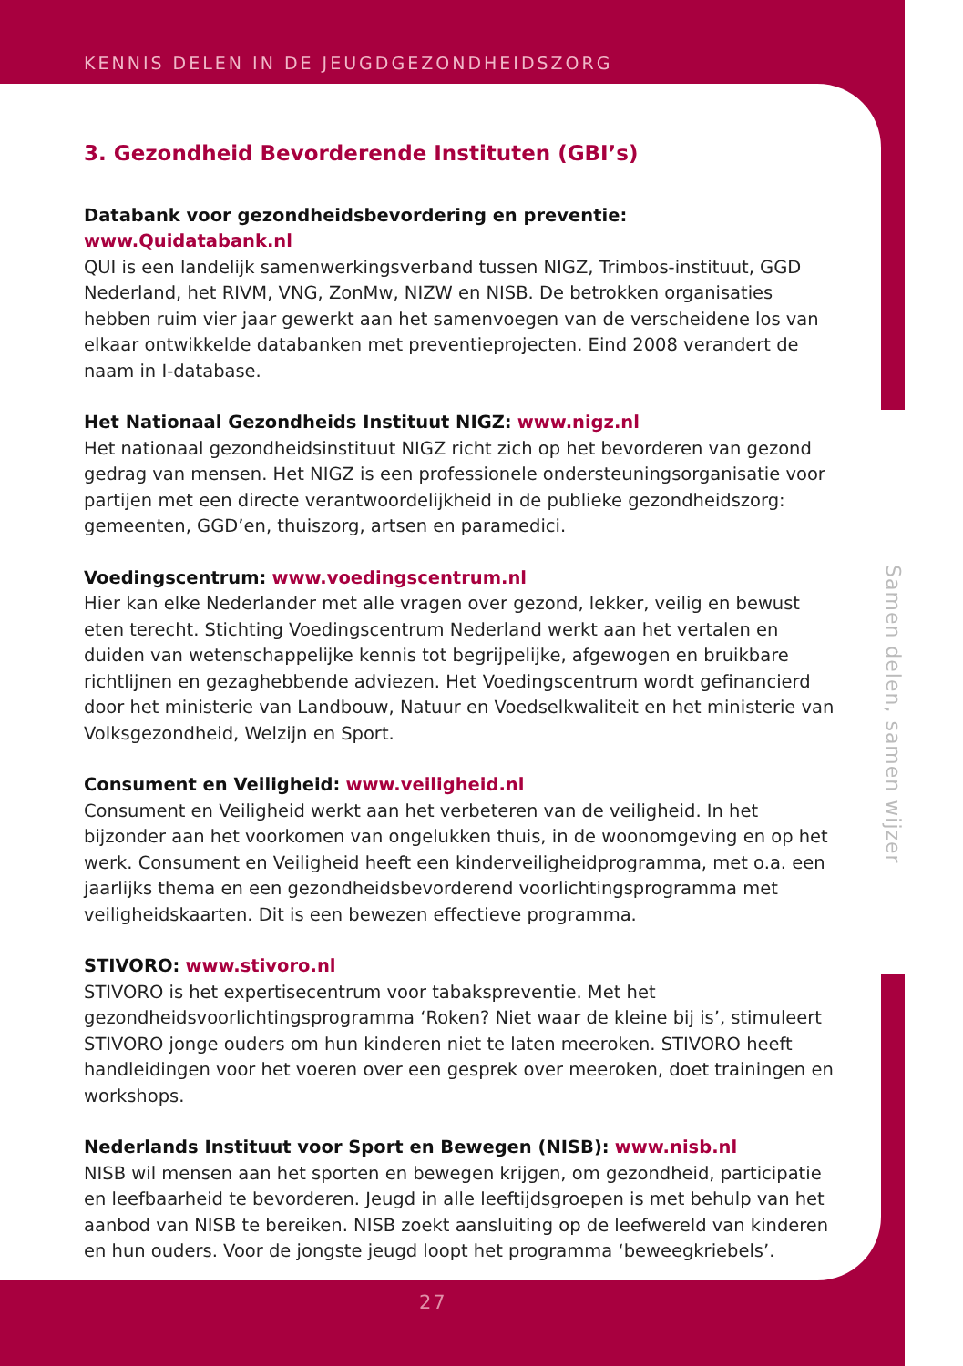KENNIS DELEN IN DE JEUGDGEZONDHEIDSZORG
3. Gezondheid Bevorderende Instituten (GBI’s)
Databank voor gezondheidsbevordering en preventie: www.Quidatabank.nl
QUI is een landelijk samenwerkingsverband tussen NIGZ, Trimbos-instituut, GGD Nederland, het RIVM, VNG, ZonMw, NIZW en NISB. De betrokken organisaties hebben ruim vier jaar gewerkt aan het samenvoegen van de verscheidene los van elkaar ontwikkelde databanken met preventieprojecten. Eind 2008 verandert de naam in I-database.
Het Nationaal Gezondheids Instituut NIGZ: www.nigz.nl
Het nationaal gezondheidsinstituut NIGZ richt zich op het bevorderen van gezond gedrag van mensen. Het NIGZ is een professionele ondersteuningsorganisatie voor partijen met een directe verantwoordelijkheid in de publieke gezondheidszorg: gemeenten, GGD’en, thuiszorg, artsen en paramedici.
Voedingscentrum: www.voedingscentrum.nl
Hier kan elke Nederlander met alle vragen over gezond, lekker, veilig en bewust eten terecht. Stichting Voedingscentrum Nederland werkt aan het vertalen en duiden van wetenschappelijke kennis tot begrijpelijke, afgewogen en bruikbare richtlijnen en gezaghebbende adviezen. Het Voedingscentrum wordt gefinancierd door het ministerie van Landbouw, Natuur en Voedselkwaliteit en het ministerie van Volksgezondheid, Welzijn en Sport.
Consument en Veiligheid: www.veiligheid.nl
Consument en Veiligheid werkt aan het verbeteren van de veiligheid. In het bijzonder aan het voorkomen van ongelukken thuis, in de woonomgeving en op het werk. Consument en Veiligheid heeft een kinderveiligheidprogramma, met o.a. een jaarlijks thema en een gezondheidsbevorderend voorlichtingsprogramma met veiligheidskaarten. Dit is een bewezen effectieve programma.
STIVORO: www.stivoro.nl
STIVORO is het expertisecentrum voor tabakspreventie. Met het gezondheidsvoorlichtingsprogramma ‘Roken? Niet waar de kleine bij is’, stimuleert STIVORO jonge ouders om hun kinderen niet te laten meeroken. STIVORO heeft handleidingen voor het voeren over een gesprek over meeroken, doet trainingen en workshops.
Nederlands Instituut voor Sport en Bewegen (NISB): www.nisb.nl
NISB wil mensen aan het sporten en bewegen krijgen, om gezondheid, participatie en leefbaarheid te bevorderen. Jeugd in alle leeftijdsgroepen is met behulp van het aanbod van NISB te bereiken. NISB zoekt aansluiting op de leefwereld van kinderen en hun ouders. Voor de jongste jeugd loopt het programma ‘beweegkriebels’.
Samen delen, samen wijzer
27